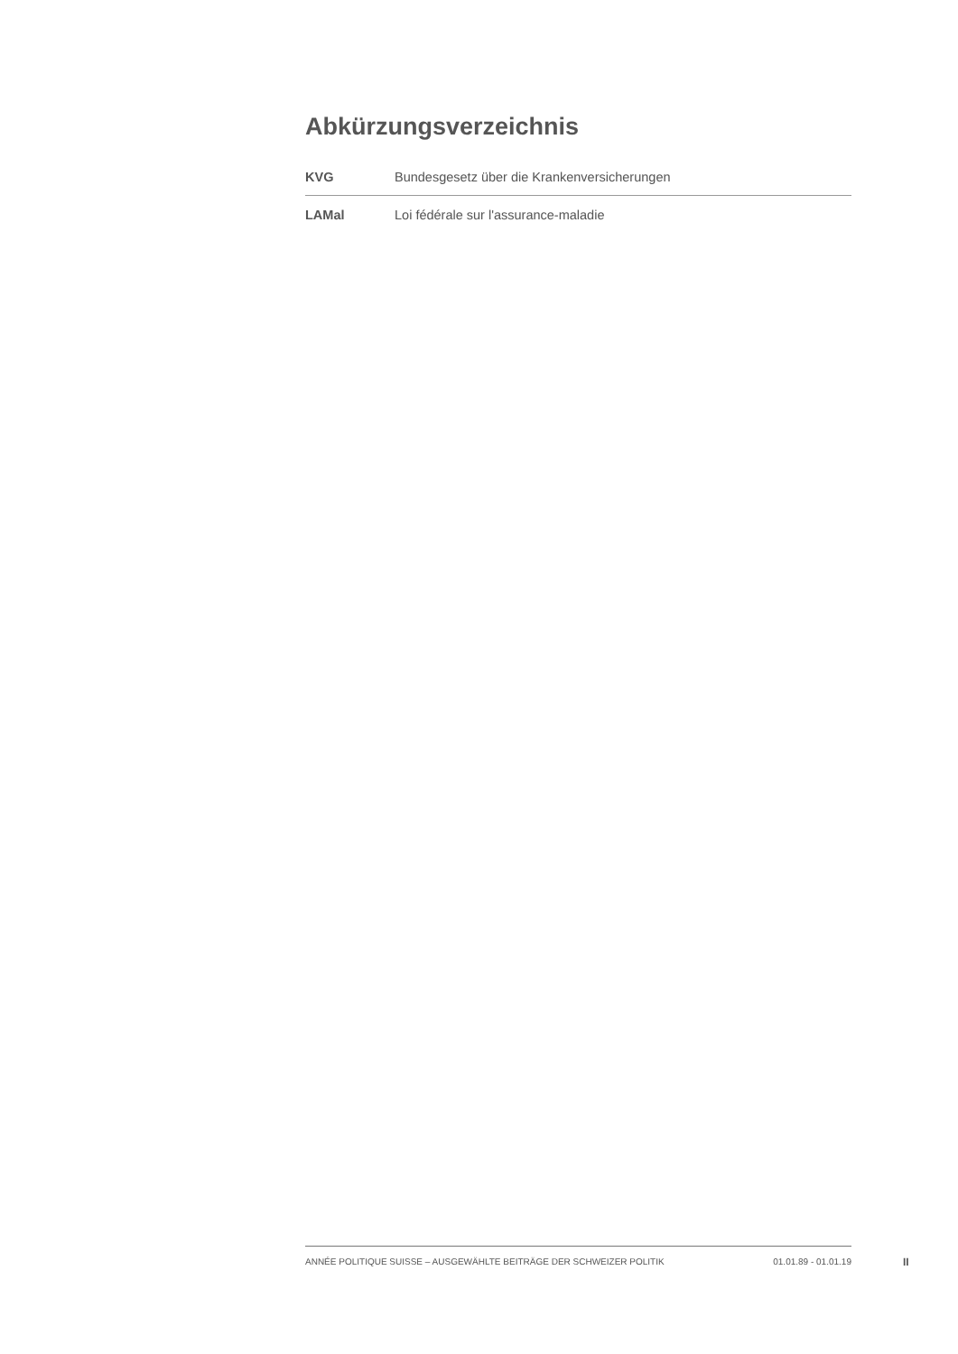Abkürzungsverzeichnis
| KVG | Bundesgesetz über die Krankenversicherungen |
| LAMal | Loi fédérale sur l'assurance-maladie |
ANNÉE POLITIQUE SUISSE – AUSGEWÄHLTE BEITRÄGE DER SCHWEIZER POLITIK 01.01.89 - 01.01.19
II